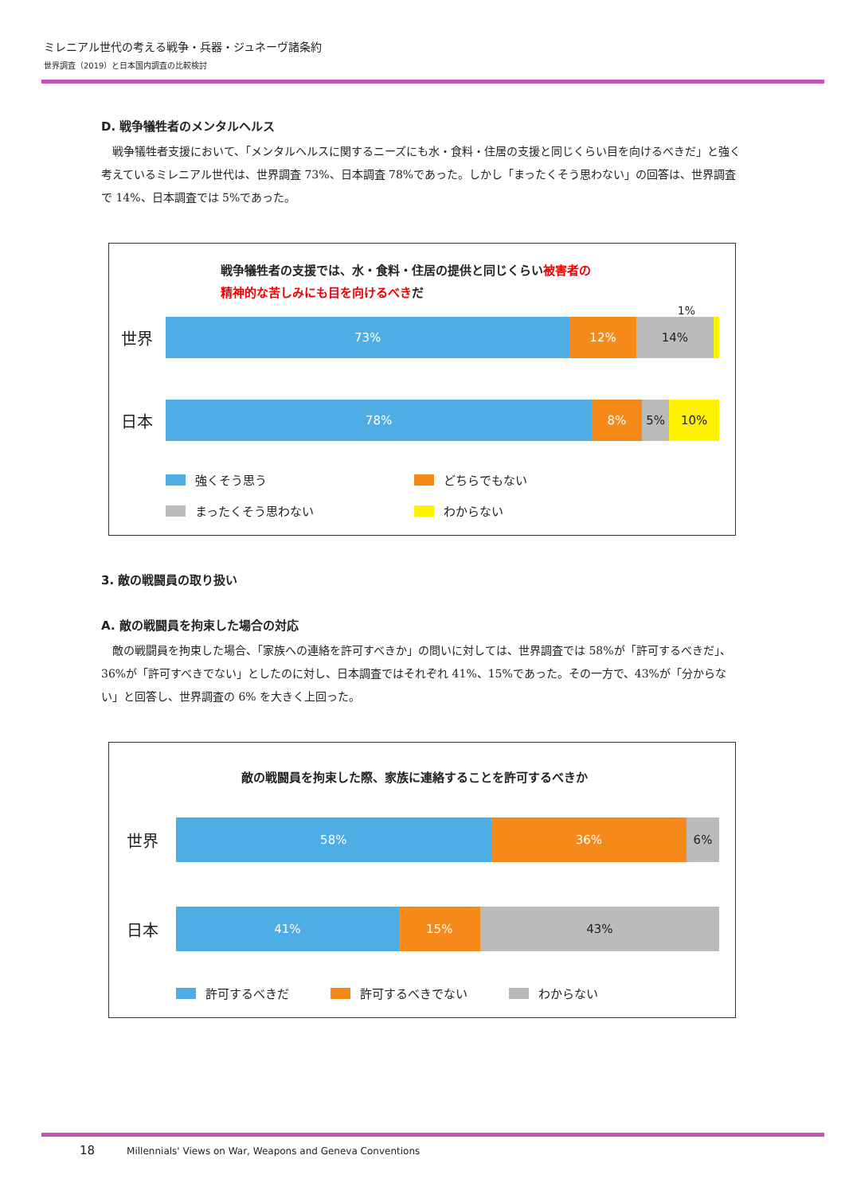ミレニアル世代の考える戦争・兵器・ジュネーヴ諸条約
世界調査（2019）と日本国内調査の比較検討
D. 戦争犠牲者のメンタルヘルス
戦争犠牲者支援において、「メンタルヘルスに関するニーズにも水・食料・住居の支援と同じくらい目を向けるべきだ」と強く考えているミレニアル世代は、世界調査 73%、日本調査 78%であった。しかし「まったくそう思わない」の回答は、世界調査で 14%、日本調査では 5%であった。
戦争犠牲者の支援では、水・食料・住居の提供と同じくらい被害者の
精神的な苦しみにも目を向けるべきだ
1%
世界
73% 12% 14%
日本
78% 8% 5% 10%
強くそう思う どちらでもない まったくそう思わない わからない
3. 敵の戦闘員の取り扱い
A. 敵の戦闘員を拘束した場合の対応
敵の戦闘員を拘束した場合、「家族への連絡を許可すべきか」の問いに対しては、世界調査では 58%が「許可するべきだ」、36%が「許可すべきでない」としたのに対し、日本調査ではそれぞれ 41%、15%であった。その一方で、43%が「分からない」と回答し、世界調査の 6% を大きく上回った。
敵の戦闘員を拘束した際、家族に連絡することを許可するべきか
世界
58% 36% 6%
日本
41% 15% 43%
許可するべきだ 許可するべきでない わからない
18 Millennials' Views on War, Weapons and Geneva Conventions